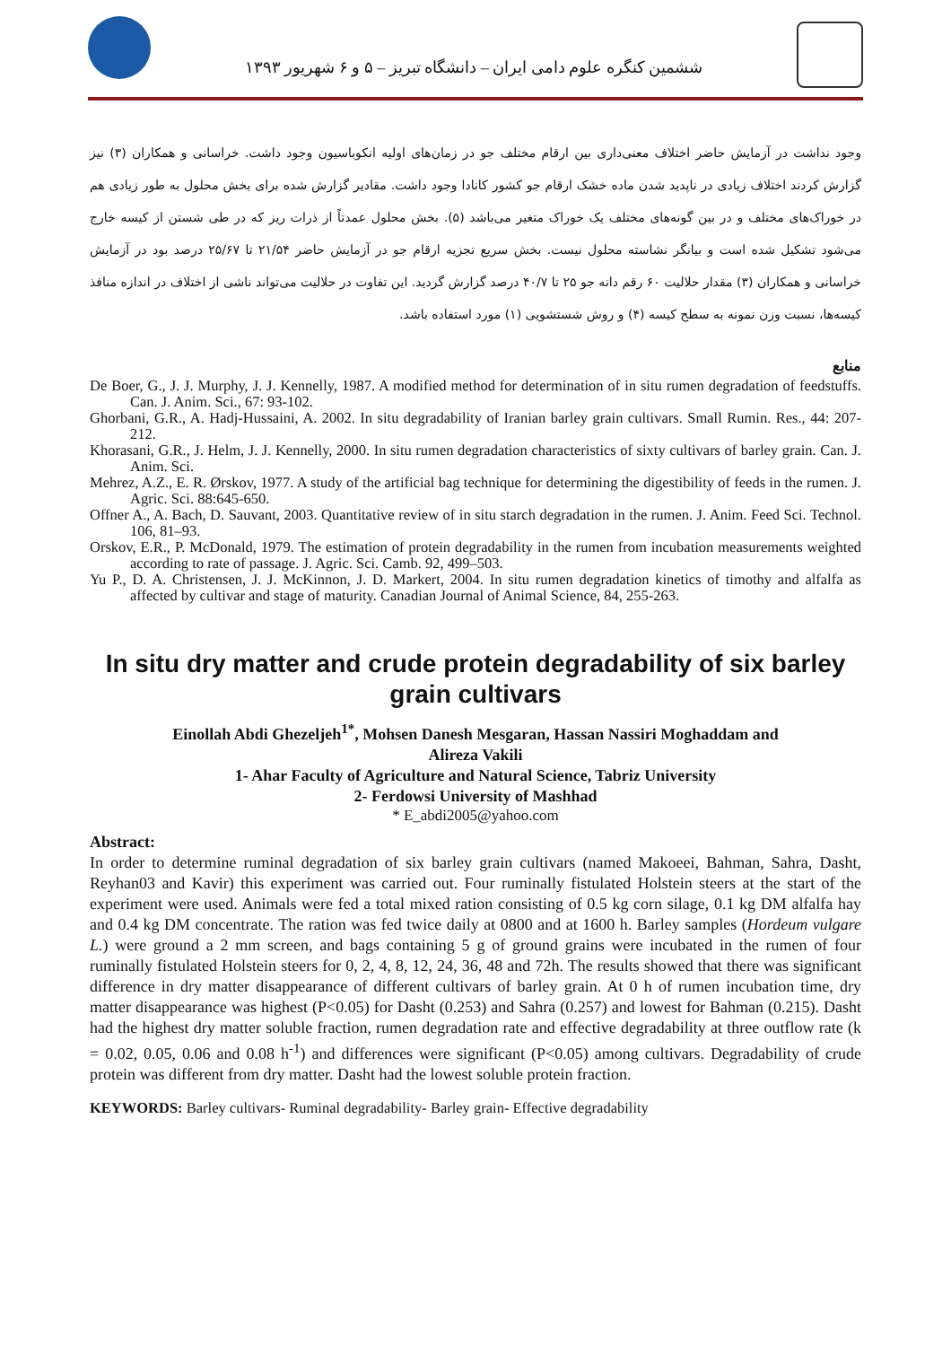ششمین کنگره علوم دامی ایران – دانشگاه تبریز – ۵ و ۶ شهریور ۱۳۹۳
وجود نداشت در آزمایش حاضر اختلاف معنی‌داری بین ارقام مختلف جو در زمان‌های اولیه انکوباسیون وجود داشت. خراسانی و همکاران (۳) نیز گزارش کردند اختلاف زیادی در ناپدید شدن ماده خشک ارقام جو کشور کانادا وجود داشت. مقادیر گزارش شده برای بخش محلول به طور زیادی هم در خوراک‌های مختلف و در بین گونه‌های مختلف یک خوراک متغیر می‌باشد (۵). بخش محلول عمدتاً از ذرات ریز که در طی شستن از کیسه خارج می‌شود تشکیل شده است و بیانگر نشاسته محلول نیست. بخش سریع تجزیه ارقام جو در آزمایش حاضر ۲۱/۵۴ تا ۲۵/۶۷ درصد بود در آزمایش خراسانی و همکاران (۳) مقدار حلالیت ۶۰ رقم دانه جو ۲۵ تا ۴۰/۷ درصد گزارش گردید. این تفاوت در حلالیت می‌تواند ناشی از اختلاف در اندازه منافذ کیسه‌ها، نسبت وزن نمونه به سطح کیسه (۴) و روش شستشویی (۱) مورد استفاده باشد.
منابع
De Boer, G., J. J. Murphy, J. J. Kennelly, 1987. A modified method for determination of in situ rumen degradation of feedstuffs. Can. J. Anim. Sci., 67: 93-102.
Ghorbani, G.R., A. Hadj-Hussaini, A. 2002. In situ degradability of Iranian barley grain cultivars. Small Rumin. Res., 44: 207-212.
Khorasani, G.R., J. Helm, J. J. Kennelly, 2000. In situ rumen degradation characteristics of sixty cultivars of barley grain. Can. J. Anim. Sci.
Mehrez, A.Z., E. R. Ørskov, 1977. A study of the artificial bag technique for determining the digestibility of feeds in the rumen. J. Agric. Sci. 88:645-650.
Offner A., A. Bach, D. Sauvant, 2003. Quantitative review of in situ starch degradation in the rumen. J. Anim. Feed Sci. Technol. 106, 81–93.
Orskov, E.R., P. McDonald, 1979. The estimation of protein degradability in the rumen from incubation measurements weighted according to rate of passage. J. Agric. Sci. Camb. 92, 499–503.
Yu P., D. A. Christensen, J. J. McKinnon, J. D. Markert, 2004. In situ rumen degradation kinetics of timothy and alfalfa as affected by cultivar and stage of maturity. Canadian Journal of Animal Science, 84, 255-263.
In situ dry matter and crude protein degradability of six barley grain cultivars
Einollah Abdi Ghezeljeh<sup>1*</sup>, Mohsen Danesh Mesgaran, Hassan Nassiri Moghaddam and
Alireza Vakili
1- Ahar Faculty of Agriculture and Natural Science, Tabriz University
2- Ferdowsi University of Mashhad
* E_abdi2005@yahoo.com
Abstract:
In order to determine ruminal degradation of six barley grain cultivars (named Makoeei, Bahman, Sahra, Dasht, Reyhan03 and Kavir) this experiment was carried out. Four ruminally fistulated Holstein steers at the start of the experiment were used. Animals were fed a total mixed ration consisting of 0.5 kg corn silage, 0.1 kg DM alfalfa hay and 0.4 kg DM concentrate. The ration was fed twice daily at 0800 and at 1600 h. Barley samples (Hordeum vulgare L.) were ground a 2 mm screen, and bags containing 5 g of ground grains were incubated in the rumen of four ruminally fistulated Holstein steers for 0, 2, 4, 8, 12, 24, 36, 48 and 72h. The results showed that there was significant difference in dry matter disappearance of different cultivars of barley grain. At 0 h of rumen incubation time, dry matter disappearance was highest (P<0.05) for Dasht (0.253) and Sahra (0.257) and lowest for Bahman (0.215). Dasht had the highest dry matter soluble fraction, rumen degradation rate and effective degradability at three outflow rate (k = 0.02, 0.05, 0.06 and 0.08 h<sup>-1</sup>) and differences were significant (P<0.05) among cultivars. Degradability of crude protein was different from dry matter. Dasht had the lowest soluble protein fraction.
KEYWORDS: Barley cultivars- Ruminal degradability- Barley grain- Effective degradability